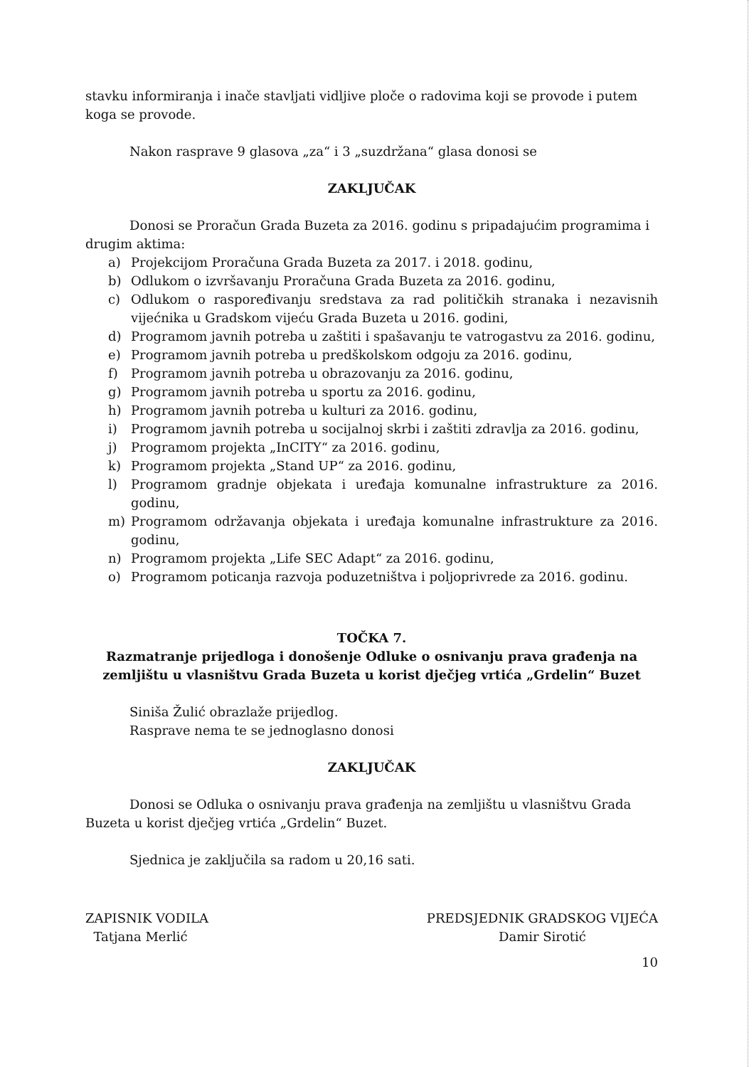stavku informiranja i inače stavljati vidljive ploče o radovima koji se provode i putem koga se provode.
Nakon rasprave 9 glasova „za“ i 3 „suzdržana“ glasa donosi se
ZAKLJUČAK
Donosi se Proračun Grada Buzeta za 2016. godinu s pripadajućim programima i drugim aktima:
a) Projekcijom Proračuna Grada Buzeta za 2017. i 2018. godinu,
b) Odlukom o izvršavanju Proračuna Grada Buzeta za 2016. godinu,
c) Odlukom o raspoređivanju sredstava za rad političkih stranaka i nezavisnih vijećnika u Gradskom vijeću Grada Buzeta u 2016. godini,
d) Programom javnih potreba u zaštiti i spašavanju te vatrogastvu za 2016. godinu,
e) Programom javnih potreba u predškolskom odgoju za 2016. godinu,
f) Programom javnih potreba u obrazovanju za 2016. godinu,
g) Programom javnih potreba u sportu za 2016. godinu,
h) Programom javnih potreba u kulturi za 2016. godinu,
i) Programom javnih potreba u socijalnoj skrbi i zaštiti zdravlja za 2016. godinu,
j) Programom projekta „InCITY“ za 2016. godinu,
k) Programom projekta „Stand UP“ za 2016. godinu,
l) Programom gradnje objekata i uređaja komunalne infrastrukture za 2016. godinu,
m) Programom održavanja objekata i uređaja komunalne infrastrukture za 2016. godinu,
n) Programom projekta „Life SEC Adapt“ za 2016. godinu,
o) Programom poticanja razvoja poduzetništva i poljoprivrede za 2016. godinu.
TOČKA 7.
Razmatranje prijedloga i donošenje Odluke o osnivanju prava građenja na zemljištu u vlasništvu Grada Buzeta u korist dječjeg vrtića „Grdelin“ Buzet
Siniša Žulić obrazlaže prijedlog.
Rasprave nema te se jednoglasno donosi
ZAKLJUČAK
Donosi se Odluka o osnivanju prava građenja na zemljištu u vlasništvu Grada Buzeta u korist dječjeg vrtića „Grdelin“ Buzet.
Sjednica je zaključila sa radom u 20,16 sati.
ZAPISNIK VODILA
Tatjana Merlić
PREDSJEDNIK GRADSKOG VIJEĆA
Damir Sirotić
10